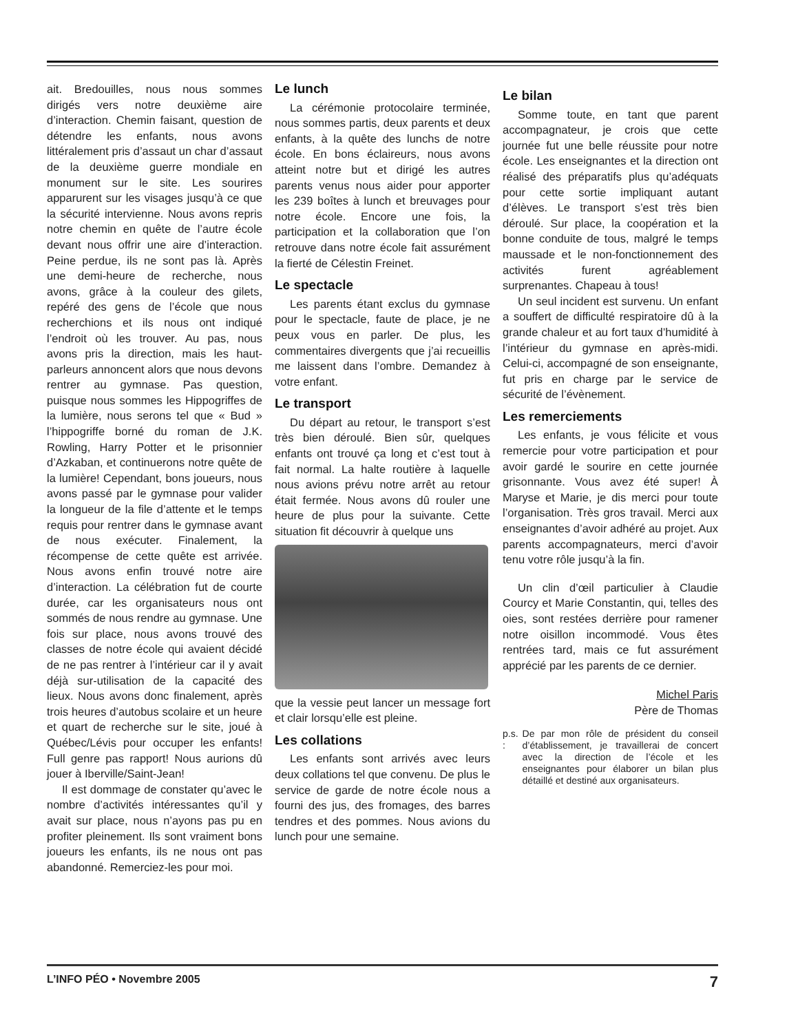ait. Bredouilles, nous nous sommes dirigés vers notre deuxième aire d’interaction. Chemin faisant, question de détendre les enfants, nous avons littéralement pris d’assaut un char d’assaut de la deuxième guerre mondiale en monument sur le site. Les sourires apparurent sur les visages jusqu’à ce que la sécurité intervienne. Nous avons repris notre chemin en quête de l’autre école devant nous offrir une aire d’interaction. Peine perdue, ils ne sont pas là. Après une demi-heure de recherche, nous avons, grâce à la couleur des gilets, repéré des gens de l’école que nous recherchions et ils nous ont indiqué l’endroit où les trouver. Au pas, nous avons pris la direction, mais les haut-parleurs annoncent alors que nous devons rentrer au gymnase. Pas question, puisque nous sommes les Hippogriffes de la lumière, nous serons tel que « Bud » l’hippogriffe borné du roman de J.K. Rowling, Harry Potter et le prisonnier d’Azkaban, et continuerons notre quête de la lumière! Cependant, bons joueurs, nous avons passé par le gymnase pour valider la longueur de la file d’attente et le temps requis pour rentrer dans le gymnase avant de nous exécuter. Finalement, la récompense de cette quête est arrivée. Nous avons enfin trouvé notre aire d’interaction. La célébration fut de courte durée, car les organisateurs nous ont sommés de nous rendre au gymnase. Une fois sur place, nous avons trouvé des classes de notre école qui avaient décidé de ne pas rentrer à l’intérieur car il y avait déjà sur-utilisation de la capacité des lieux. Nous avons donc finalement, après trois heures d’autobus scolaire et un heure et quart de recherche sur le site, joué à Québec/Lévis pour occuper les enfants! Full genre pas rapport! Nous aurions dû jouer à Iberville/Saint-Jean!
Il est dommage de constater qu’avec le nombre d’activités intéressantes qu’il y avait sur place, nous n’ayons pas pu en profiter pleinement. Ils sont vraiment bons joueurs les enfants, ils ne nous ont pas abandonné. Remerciez-les pour moi.
Le lunch
La cérémonie protocolaire terminée, nous sommes partis, deux parents et deux enfants, à la quête des lunchs de notre école. En bons éclaireurs, nous avons atteint notre but et dirigé les autres parents venus nous aider pour apporter les 239 boîtes à lunch et breuvages pour notre école. Encore une fois, la participation et la collaboration que l’on retrouve dans notre école fait assurément la fierté de Célestin Freinet.
Le spectacle
Les parents étant exclus du gymnase pour le spectacle, faute de place, je ne peux vous en parler. De plus, les commentaires divergents que j’ai recueillis me laissent dans l’ombre. Demandez à votre enfant.
Le transport
Du départ au retour, le transport s’est très bien déroulé. Bien sûr, quelques enfants ont trouvé ça long et c’est tout à fait normal. La halte routière à laquelle nous avions prévu notre arrêt au retour était fermée. Nous avons dû rouler une heure de plus pour la suivante. Cette situation fit découvrir à quelque uns
que la vessie peut lancer un message fort et clair lorsqu’elle est pleine.
Les collations
Les enfants sont arrivés avec leurs deux collations tel que convenu. De plus le service de garde de notre école nous a fourni des jus, des fromages, des barres tendres et des pommes. Nous avions du lunch pour une semaine.
Le bilan
Somme toute, en tant que parent accompagnateur, je crois que cette journée fut une belle réussite pour notre école. Les enseignantes et la direction ont réalisé des préparatifs plus qu’adéquats pour cette sortie impliquant autant d’élèves. Le transport s’est très bien déroulé. Sur place, la coopération et la bonne conduite de tous, malgré le temps maussade et le non-fonctionnement des activités furent agréablement surprenantes. Chapeau à tous!
Un seul incident est survenu. Un enfant a souffert de difficulté respiratoire dû à la grande chaleur et au fort taux d’humidité à l’intérieur du gymnase en après-midi. Celui-ci, accompagné de son enseignante, fut pris en charge par le service de sécurité de l’évènement.
Les remerciements
Les enfants, je vous félicite et vous remercie pour votre participation et pour avoir gardé le sourire en cette journée grisonnante. Vous avez été super! À Maryse et Marie, je dis merci pour toute l’organisation. Très gros travail. Merci aux enseignantes d’avoir adhéré au projet. Aux parents accompagnateurs, merci d’avoir tenu votre rôle jusqu’à la fin.
Un clin d’œil particulier à Claudie Courcy et Marie Constantin, qui, telles des oies, sont restées derrière pour ramener notre oisillon incommodé. Vous êtes rentrées tard, mais ce fut assurément apprécié par les parents de ce dernier.
Michel Paris
Père de Thomas
p.s. : De par mon rôle de président du conseil d’établissement, je travaillerai de concert avec la direction de l’école et les enseignantes pour élaborer un bilan plus détaillé et destiné aux organisateurs.
L’INFO PÉO • Novembre 2005 7